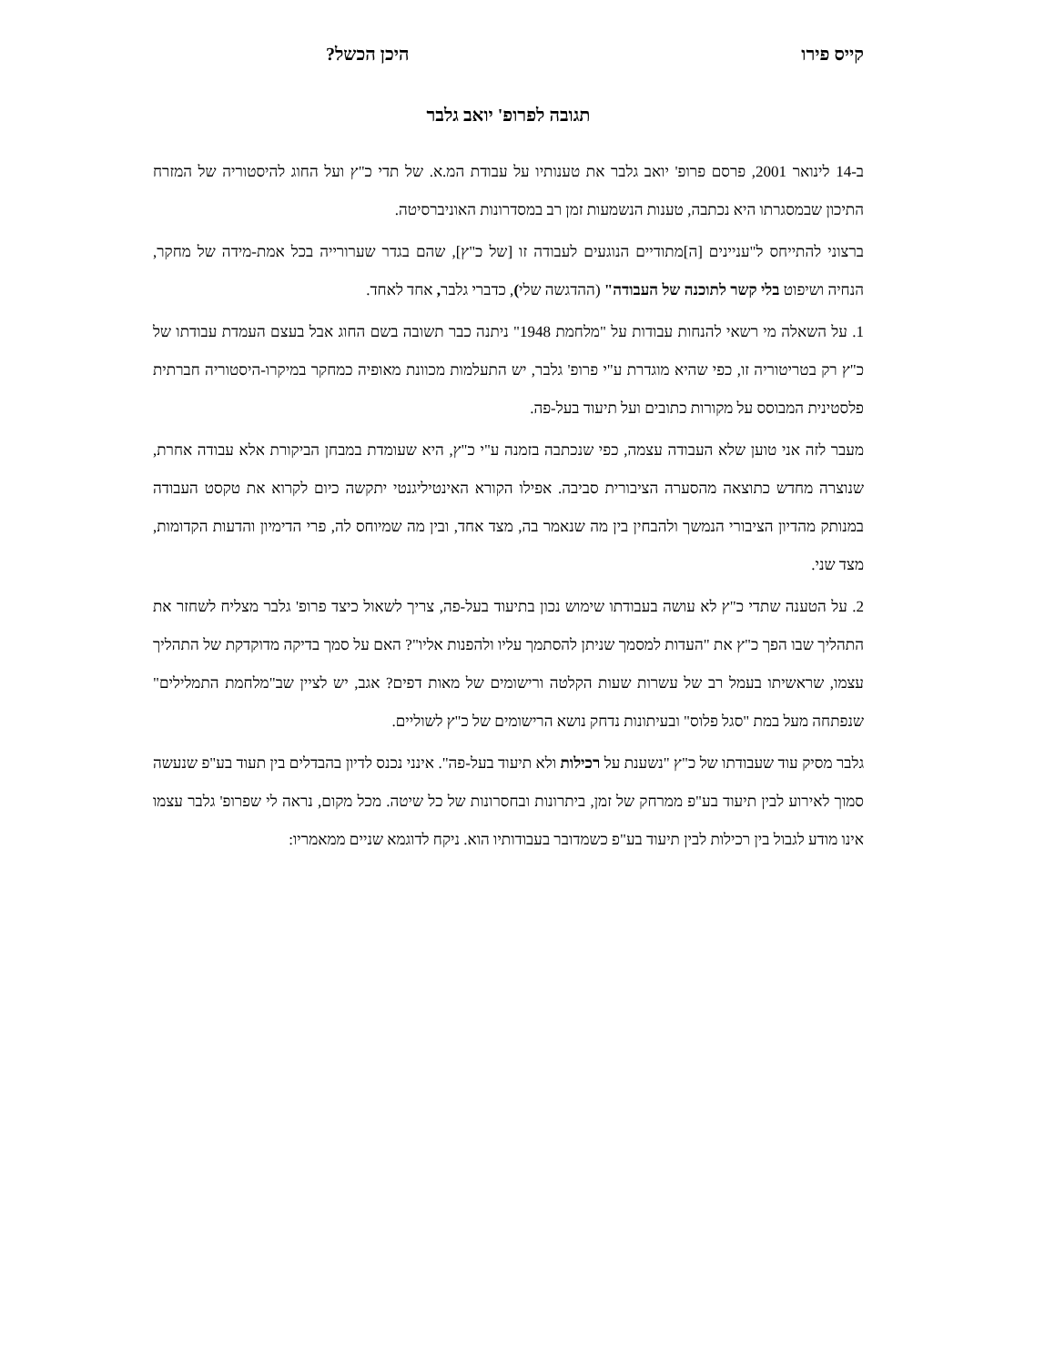קייס פירו היכן הכשל?
תגובה לפרופ' יואב גלבר
ב-14 לינואר 2001, פרסם פרופ' יואב גלבר את טענותיו על עבודת המ.א. של תדי כ"ץ ועל החוג להיסטוריה של המזרח התיכון שבמסגרתו היא נכתבה, טענות הנשמעות זמן רב במסדרונות האוניברסיטה.
ברצוני להתייחס ל"עניינים [ה]מתודיים הנוגעים לעבודה זו [של כ"ץ], שהם בגדר שערורייה בכל אמת-מידה של מחקר, הנחיה ושיפוט בלי קשר לתוכנה של העבודה" (ההדגשה שלי), כדברי גלבר, אחד לאחד.
1. על השאלה מי רשאי להנחות עבודות על "מלחמת 1948" ניתנה כבר תשובה בשם החוג אבל בעצם העמדת עבודתו של כ"ץ רק בטריטוריה זו, כפי שהיא מוגדרת ע"י פרופ' גלבר, יש התעלמות מכוונת מאופיה כמחקר במיקרו-היסטוריה חברתית פלסטינית המבוסס על מקורות כתובים ועל תיעוד בעל-פה.
מעבר לזה אני טוען שלא העבודה עצמה, כפי שנכתבה בזמנה ע"י כ"ץ, היא שעומדת במבחן הביקורת אלא עבודה אחרת, שנוצרה מחדש כתוצאה מהסערה הציבורית סביבה. אפילו הקורא האינטיליגנטי יתקשה כיום לקרוא את טקסט העבודה במנותק מהדיון הציבורי הנמשך ולהבחין בין מה שנאמר בה, מצד אחד, ובין מה שמיוחס לה, פרי הדימיון והדעות הקדומות, מצד שני.
2. על הטענה שתדי כ"ץ לא עושה בעבודתו שימוש נכון בתיעוד בעל-פה, צריך לשאול כיצד פרופ' גלבר מצליח לשחזר את התהליך שבו הפך כ"ץ את "העדות למסמך שניתן להסתמך עליו ולהפנות אליו"? האם על סמך בדיקה מדוקדקת של התהליך עצמו, שראשיתו בעמל רב של עשרות שעות הקלטה ורישומים של מאות דפים? אגב, יש לציין שב"מלחמת התמלילים" שנפתחה מעל במת "סגל פלוס" ובעיתונות נדחק נושא הרישומים של כ"ץ לשוליים.
גלבר מסיק עוד שעבודתו של כ"ץ "נשענת על רכילות ולא תיעוד בעל-פה". אינני נכנס לדיון בהבדלים בין תעוד בע"פ שנעשה סמוך לאירוע לבין תיעוד בע"פ ממרחק של זמן, ביתרונות ובחסרונות של כל שיטה. מכל מקום, נראה לי שפרופ' גלבר עצמו אינו מודע לגבול בין רכילות לבין תיעוד בע"פ כשמדובר בעבודותיו הוא. ניקח לדוגמא שניים ממאמריו: